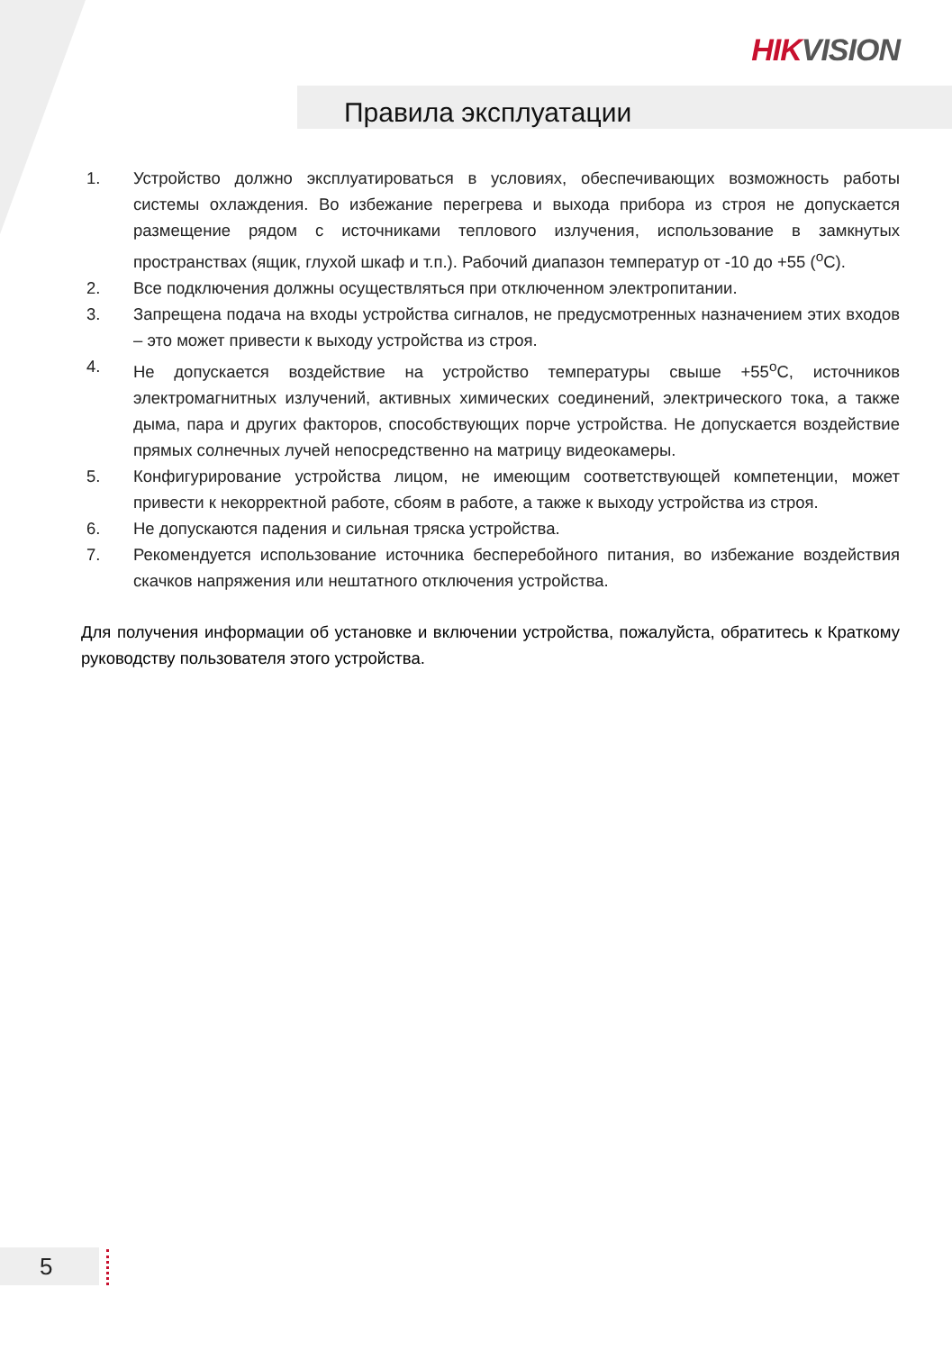HIKVISION
Правила эксплуатации
1. Устройство должно эксплуатироваться в условиях, обеспечивающих возможность работы системы охлаждения. Во избежание перегрева и выхода прибора из строя не допускается размещение рядом с источниками теплового излучения, использование в замкнутых пространствах (ящик, глухой шкаф и т.п.). Рабочий диапазон температур от -10 до +55 (<sup>o</sup>C).
2. Все подключения должны осуществляться при отключенном электропитании.
3. Запрещена подача на входы устройства сигналов, не предусмотренных назначением этих входов – это может привести к выходу устройства из строя.
4. Не допускается воздействие на устройство температуры свыше +55<sup>o</sup>C, источников электромагнитных излучений, активных химических соединений, электрического тока, а также дыма, пара и других факторов, способствующих порче устройства. Не допускается воздействие прямых солнечных лучей непосредственно на матрицу видеокамеры.
5. Конфигурирование устройства лицом, не имеющим соответствующей компетенции, может привести к некорректной работе, сбоям в работе, а также к выходу устройства из строя.
6. Не допускаются падения и сильная тряска устройства.
7. Рекомендуется использование источника бесперебойного питания, во избежание воздействия скачков напряжения или нештатного отключения устройства.
Для получения информации об установке и включении устройства, пожалуйста, обратитесь к Краткому руководству пользователя этого устройства.
5